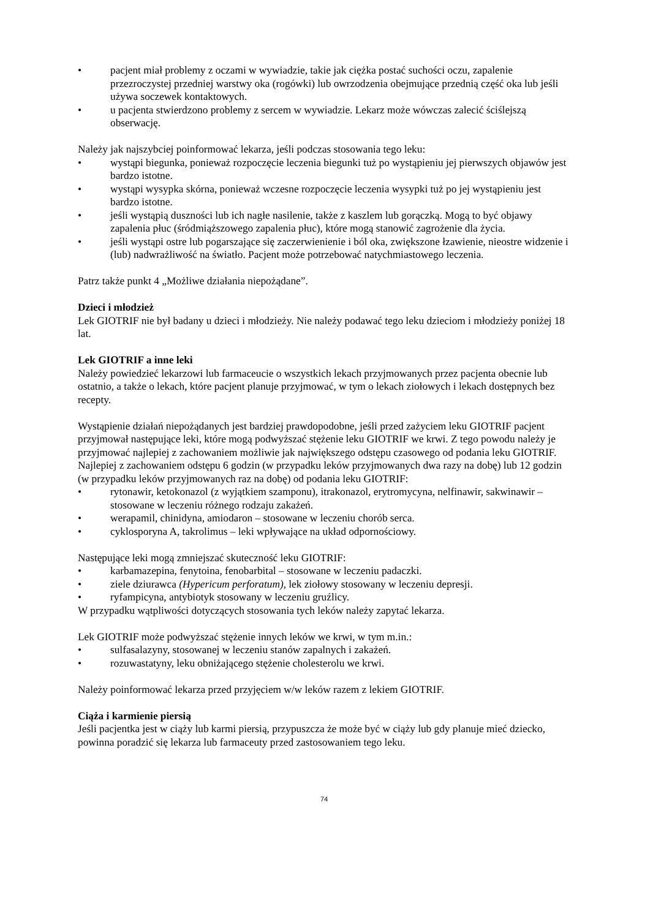• pacjent miał problemy z oczami w wywiadzie, takie jak ciężka postać suchości oczu, zapalenie przezroczystej przedniej warstwy oka (rogówki) lub owrzodzenia obejmujące przednią część oka lub jeśli używa soczewek kontaktowych.
• u pacjenta stwierdzono problemy z sercem w wywiadzie. Lekarz może wówczas zalecić ściślejszą obserwację.
Należy jak najszybciej poinformować lekarza, jeśli podczas stosowania tego leku:
• wystąpi biegunka, ponieważ rozpoczęcie leczenia biegunki tuż po wystąpieniu jej pierwszych objawów jest bardzo istotne.
• wystąpi wysypka skórna, ponieważ wczesne rozpoczęcie leczenia wysypki tuż po jej wystąpieniu jest bardzo istotne.
• jeśli wystąpią duszności lub ich nagłe nasilenie, także z kaszlem lub gorączką. Mogą to być objawy zapalenia płuc (śródmiąższowego zapalenia płuc), które mogą stanowić zagrożenie dla życia.
• jeśli wystąpi ostre lub pogarszające się zaczerwienienie i ból oka, zwiększone łzawienie, nieostre widzenie i (lub) nadwrażliwość na światło. Pacjent może potrzebować natychmiastowego leczenia.
Patrz także punkt 4 „Możliwe działania niepożądane”.
Dzieci i młodzież
Lek GIOTRIF nie był badany u dzieci i młodzieży. Nie należy podawać tego leku dzieciom i młodzieży poniżej 18 lat.
Lek GIOTRIF a inne leki
Należy powiedzieć lekarzowi lub farmaceucie o wszystkich lekach przyjmowanych przez pacjenta obecnie lub ostatnio, a także o lekach, które pacjent planuje przyjmować, w tym o lekach ziołowych i lekach dostępnych bez recepty.
Wystąpienie działań niepożądanych jest bardziej prawdopodobne, jeśli przed zażyciem leku GIOTRIF pacjent przyjmował następujące leki, które mogą podwyższać stężenie leku GIOTRIF we krwi. Z tego powodu należy je przyjmować najlepiej z zachowaniem możliwie jak największego odstępu czasowego od podania leku GIOTRIF. Najlepiej z zachowaniem odstępu 6 godzin (w przypadku leków przyjmowanych dwa razy na dobę) lub 12 godzin (w przypadku leków przyjmowanych raz na dobę) od podania leku GIOTRIF:
• rytonawir, ketokonazol (z wyjątkiem szamponu), itrakonazol, erytromycyna, nelfinawir, sakwinawir – stosowane w leczeniu różnego rodzaju zakażeń.
• werapamil, chinidyna, amiodaron – stosowane w leczeniu chorób serca.
• cyklosporyna A, takrolimus – leki wpływające na układ odpornościowy.
Następujące leki mogą zmniejszać skuteczność leku GIOTRIF:
• karbamazepina, fenytoina, fenobarbital – stosowane w leczeniu padaczki.
• ziele dziurawca (Hypericum perforatum), lek ziołowy stosowany w leczeniu depresji.
• ryfampicyna, antybiotyk stosowany w leczeniu gruźlicy.
W przypadku wątpliwości dotyczących stosowania tych leków należy zapytać lekarza.
Lek GIOTRIF może podwyższać stężenie innych leków we krwi, w tym m.in.:
• sulfasalazyny, stosowanej w leczeniu stanów zapalnych i zakażeń.
• rozuwastatyny, leku obniżającego stężenie cholesterolu we krwi.
Należy poinformować lekarza przed przyjęciem w/w leków razem z lekiem GIOTRIF.
Ciąża i karmienie piersią
Jeśli pacjentka jest w ciąży lub karmi piersią, przypuszcza że może być w ciąży lub gdy planuje mieć dziecko, powinna poradzić się lekarza lub farmaceuty przed zastosowaniem tego leku.
74